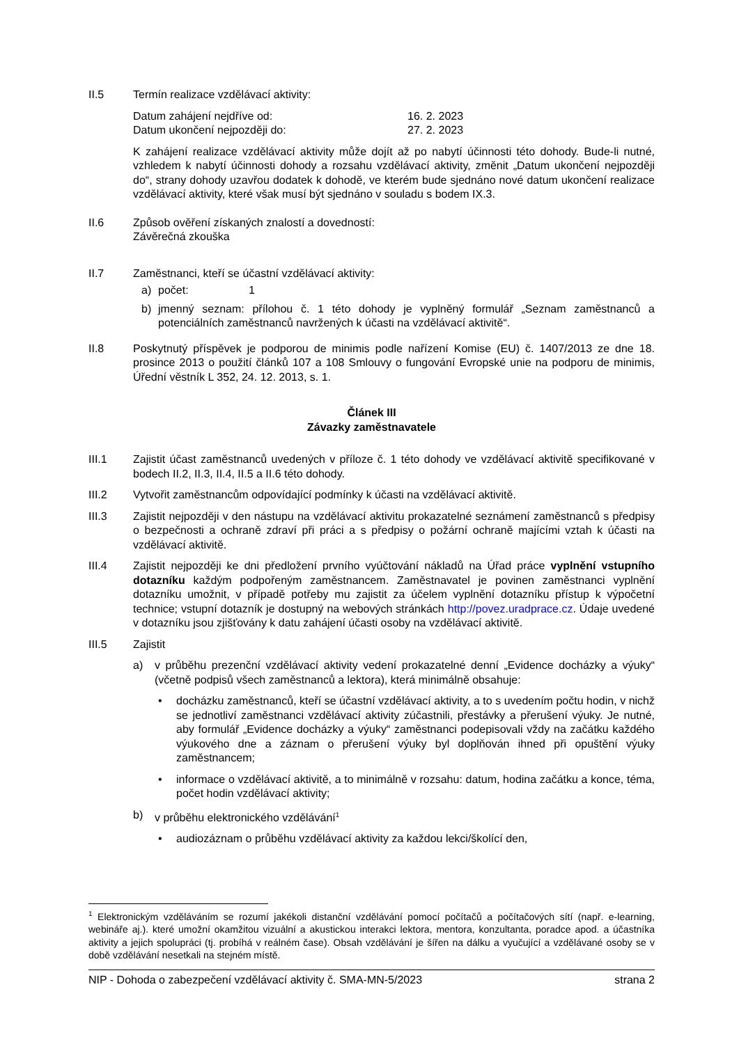II.5 Termín realizace vzdělávací aktivity:
Datum zahájení nejdříve od: 16. 2. 2023
Datum ukončení nejpozději do: 27. 2. 2023
K zahájení realizace vzdělávací aktivity může dojít až po nabytí účinnosti této dohody. Bude-li nutné, vzhledem k nabytí účinnosti dohody a rozsahu vzdělávací aktivity, změnit „Datum ukončení nejpozději do“, strany dohody uzavřou dodatek k dohodě, ve kterém bude sjednáno nové datum ukončení realizace vzdělávací aktivity, které však musí být sjednáno v souladu s bodem IX.3.
II.6 Způsob ověření získaných znalostí a dovedností:
Závěrečná zkouška
II.7 Zaměstnanci, kteří se účastní vzdělávací aktivity:
a) počet: 1
b) jmenný seznam: přílohou č. 1 této dohody je vyplněný formulář „Seznam zaměstnanců a potenciálních zaměstnanců navržených k účasti na vzdělávací aktivitě“.
II.8 Poskytnutý příspěvek je podporou de minimis podle nařízení Komise (EU) č. 1407/2013 ze dne 18. prosince 2013 o použití článků 107 a 108 Smlouvy o fungování Evropské unie na podporu de minimis, Úřední věstník L 352, 24. 12. 2013, s. 1.
Článek III
Závazky zaměstnavatele
III.1 Zajistit účast zaměstnanců uvedených v příloze č. 1 této dohody ve vzdělávací aktivitě specifikované v bodech II.2, II.3, II.4, II.5 a II.6 této dohody.
III.2 Vytvořit zaměstnancům odpovídající podmínky k účasti na vzdělávací aktivitě.
III.3 Zajistit nejpozději v den nástupu na vzdělávací aktivitu prokazatelné seznámení zaměstnanců s předpisy o bezpečnosti a ochraně zdraví při práci a s předpisy o požární ochraně majícími vztah k účasti na vzdělávací aktivitě.
III.4 Zajistit nejpozději ke dni předložení prvního vyúčtování nákladů na Úřad práce vyplnění vstupního dotazníku každým podpořeným zaměstnancem. Zaměstnavatel je povinen zaměstnanci vyplnění dotazníku umožnit, v případě potřeby mu zajistit za účelem vyplnění dotazníku přístup k výpočetní technice; vstupní dotazník je dostupný na webových stránkách http://povez.uradprace.cz. Údaje uvedené v dotazníku jsou zjišťovány k datu zahájení účasti osoby na vzdělávací aktivitě.
III.5 Zajistit
a) v průběhu prezenční vzdělávací aktivity vedení prokazatelné denní „Evidence docházky a výuky“ (včetně podpisů všech zaměstnanců a lektora), která minimálně obsahuje:
• docházku zaměstnanců, kteří se účastní vzdělávací aktivity, a to s uvedením počtu hodin, v nichž se jednotliví zaměstnanci vzdělávací aktivity zúčastnili, přestávky a přerušení výuky. Je nutné, aby formulář „Evidence docházky a výuky“ zaměstnanci podepisovali vždy na začátku každého výukového dne a záznam o přerušení výuky byl doplňován ihned při opuštění výuky zaměstnancem;
• informace o vzdělávací aktivitě, a to minimálně v rozsahu: datum, hodina začátku a konce, téma, počet hodin vzdělávací aktivity;
b) v průběhu elektronického vzdělávání<sup>1</sup>
• audiozáznam o průběhu vzdělávací aktivity za každou lekci/školící den,
<sup>1</sup> Elektronickým vzděláváním se rozumí jakékoli distanční vzdělávání pomocí počítačů a počítačových sítí (např. e-learning, webináře aj.). které umožní okamžitou vizuální a akustickou interakci lektora, mentora, konzultanta, poradce apod. a účastníka aktivity a jejich spolupráci (tj. probíhá v reálném čase). Obsah vzdělávání je šířen na dálku a vyučující a vzdělávané osoby se v době vzdělávání nesetkali na stejném místě.
NIP - Dohoda o zabezpečení vzdělávací aktivity č. SMA-MN-5/2023 strana 2